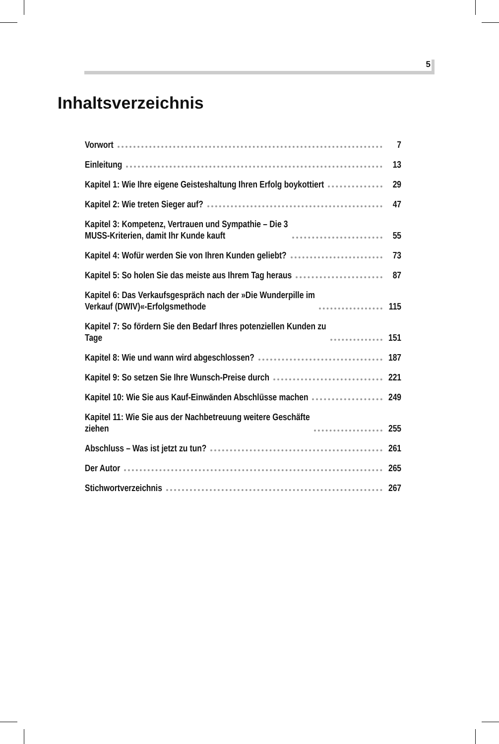5
Inhaltsverzeichnis
Vorwort 7
Einleitung 13
Kapitel 1: Wie Ihre eigene Geisteshaltung Ihren Erfolg boykottiert 29
Kapitel 2: Wie treten Sieger auf? 47
Kapitel 3: Kompetenz, Vertrauen und Sympathie – Die 3
MUSS-Kriterien, damit Ihr Kunde kauft 55
Kapitel 4: Wofür werden Sie von Ihren Kunden geliebt? 73
Kapitel 5: So holen Sie das meiste aus Ihrem Tag heraus 87
Kapitel 6: Das Verkaufsgespräch nach der »Die Wunderpille im
Verkauf (DWIV)«-Erfolgsmethode 115
Kapitel 7: So fördern Sie den Bedarf Ihres potenziellen Kunden zu
Tage 151
Kapitel 8: Wie und wann wird abgeschlossen? 187
Kapitel 9: So setzen Sie Ihre Wunsch-Preise durch 221
Kapitel 10: Wie Sie aus Kauf-Einwänden Abschlüsse machen 249
Kapitel 11: Wie Sie aus der Nachbetreuung weitere Geschäfte
ziehen 255
Abschluss – Was ist jetzt zu tun? 261
Der Autor 265
Stichwortverzeichnis 267